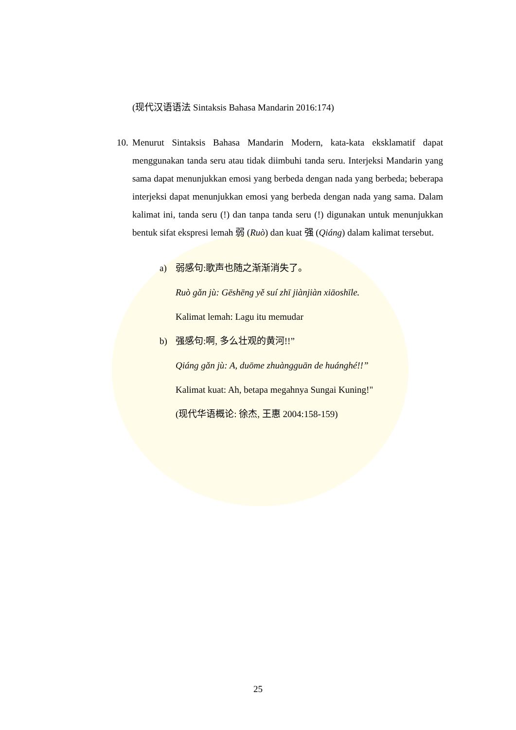(现代汉语语法 Sintaksis Bahasa Mandarin 2016:174)
10. Menurut Sintaksis Bahasa Mandarin Modern, kata-kata eksklamatif dapat menggunakan tanda seru atau tidak diimbuhi tanda seru. Interjeksi Mandarin yang sama dapat menunjukkan emosi yang berbeda dengan nada yang berbeda; beberapa interjeksi dapat menunjukkan emosi yang berbeda dengan nada yang sama. Dalam kalimat ini, tanda seru (!) dan tanpa tanda seru (!) digunakan untuk menunjukkan bentuk sifat ekspresi lemah 弱 (Ruò) dan kuat 强 (Qiáng) dalam kalimat tersebut.
a) 弱感句:歌声也随之渐渐消失了。
Ruò gǎn jù: Gēshēng yě suí zhī jiànjiàn xiāoshīle.
Kalimat lemah: Lagu itu memudar
b) 强感句:啊, 多么壮观的黄河!!”
Qiáng gǎn jù: A, duōme zhuàngguān de huánghé!!”
Kalimat kuat: Ah, betapa megahnya Sungai Kuning!"
(现代华语概论: 徐杰, 王惠 2004:158-159)
25